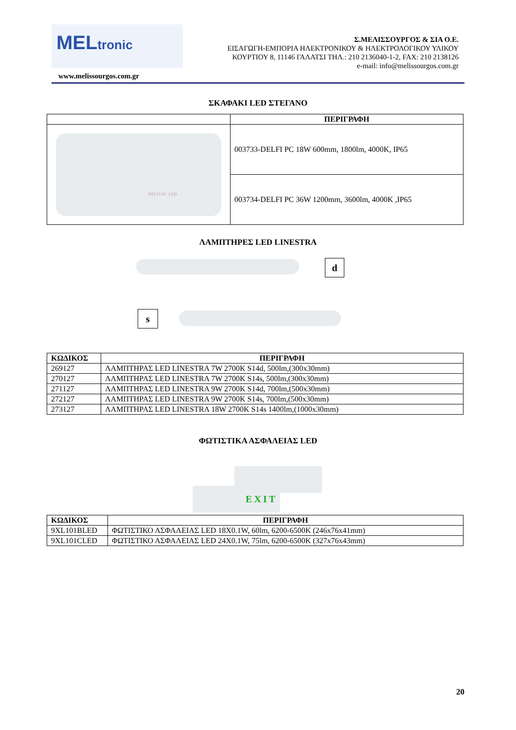MELtronic
Σ.ΜΕΛΙΣΣΟΥΡΓΟΣ & ΣΙΑ Ο.Ε.
ΕΙΣΑΓΩΓΗ-ΕΜΠΟΡΙΑ ΗΛΕΚΤΡΟΝΙΚΟΥ & ΗΛΕΚΤΡΟΛΟΓΙΚΟΥ ΥΛΙΚΟΥ
ΚΟΥΡΤΙΟΥ 8, 11146 ΓΑΛΑΤΣΙ ΤΗΛ.: 210 2136040-1-2, FAX: 210 2138126
e-mail: info@melissourgos.com.gr
www.melissourgos.com.gr
ΣΚΑΦΑΚΙ LED ΣΤΕΓΑΝΟ
| | ΠΕΡΙΓΡΑΦΗ |
| DELFI PC LED | 003733-DELFI PC 18W 600mm, 1800lm, 4000K, IP65 |
| | 003734-DELFI PC 36W 1200mm, 3600lm, 4000K ,IP65 |
ΛΑΜΠΤΗΡΕΣ LED LINESTRA
d
s
| ΚΩΔΙΚΟΣ | ΠΕΡΙΓΡΑΦΗ |
| --- | --- |
| 269127 | ΛΑΜΠΤΗΡΑΣ LED LINESTRA 7W 2700K S14d, 500lm,(300x30mm) |
| 270127 | ΛΑΜΠΤΗΡΑΣ LED LINESTRA 7W 2700K S14s, 500lm,(300x30mm) |
| 271127 | ΛΑΜΠΤΗΡΑΣ LED LINESTRA 9W 2700K S14d, 700lm,(500x30mm) |
| 272127 | ΛΑΜΠΤΗΡΑΣ LED LINESTRA 9W 2700K S14s, 700lm,(500x30mm) |
| 273127 | ΛΑΜΠΤΗΡΑΣ LED LINESTRA 18W 2700K S14s 1400lm,(1000x30mm) |
ΦΩΤΙΣΤΙΚΑ ΑΣΦΑΛΕΙΑΣ LED
EXIT
| ΚΩΔΙΚΟΣ | ΠΕΡΙΓΡΑΦΗ |
| --- | --- |
| 9XL101BLED | ΦΩΤΙΣΤΙΚΟ ΑΣΦΑΛΕΙΑΣ LED 18X0.1W, 60lm, 6200-6500K (246x76x41mm) |
| 9XL101CLED | ΦΩΤΙΣΤΙΚΟ ΑΣΦΑΛΕΙΑΣ LED 24X0.1W, 75lm, 6200-6500K (327x76x43mm) |
20